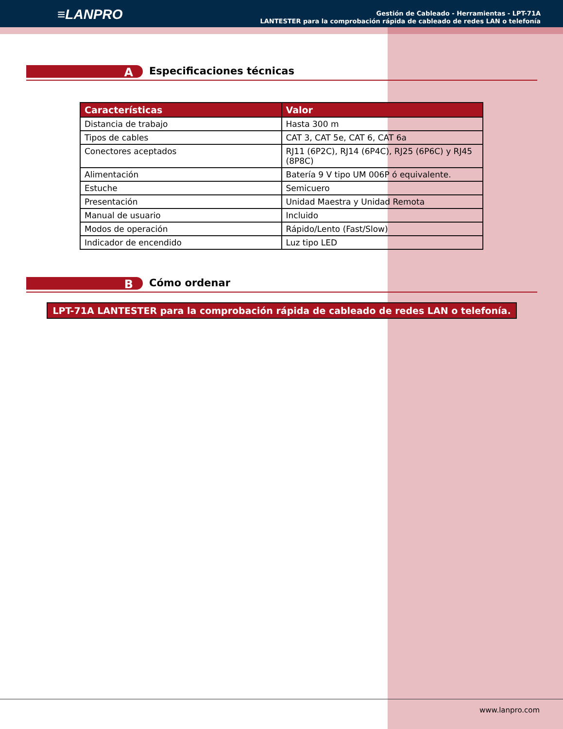≡LANPRO
Gestión de Cableado - Herramientas - LPT-71A
LANTESTER para la comprobación rápida de cableado de redes LAN o telefonía
A Especificaciones técnicas
| Características | Valor |
| --- | --- |
| Distancia de trabajo | Hasta 300 m |
| Tipos de cables | CAT 3, CAT 5e, CAT 6, CAT 6a |
| Conectores aceptados | RJ11 (6P2C), RJ14 (6P4C), RJ25 (6P6C) y RJ45 (8P8C) |
| Alimentación | Batería 9 V tipo UM 006P ó equivalente. |
| Estuche | Semicuero |
| Presentación | Unidad Maestra y Unidad Remota |
| Manual de usuario | Incluido |
| Modos de operación | Rápido/Lento (Fast/Slow) |
| Indicador de encendido | Luz tipo LED |
B Cómo ordenar
LPT-71A LANTESTER para la comprobación rápida de cableado de redes LAN o telefonía.
www.lanpro.com